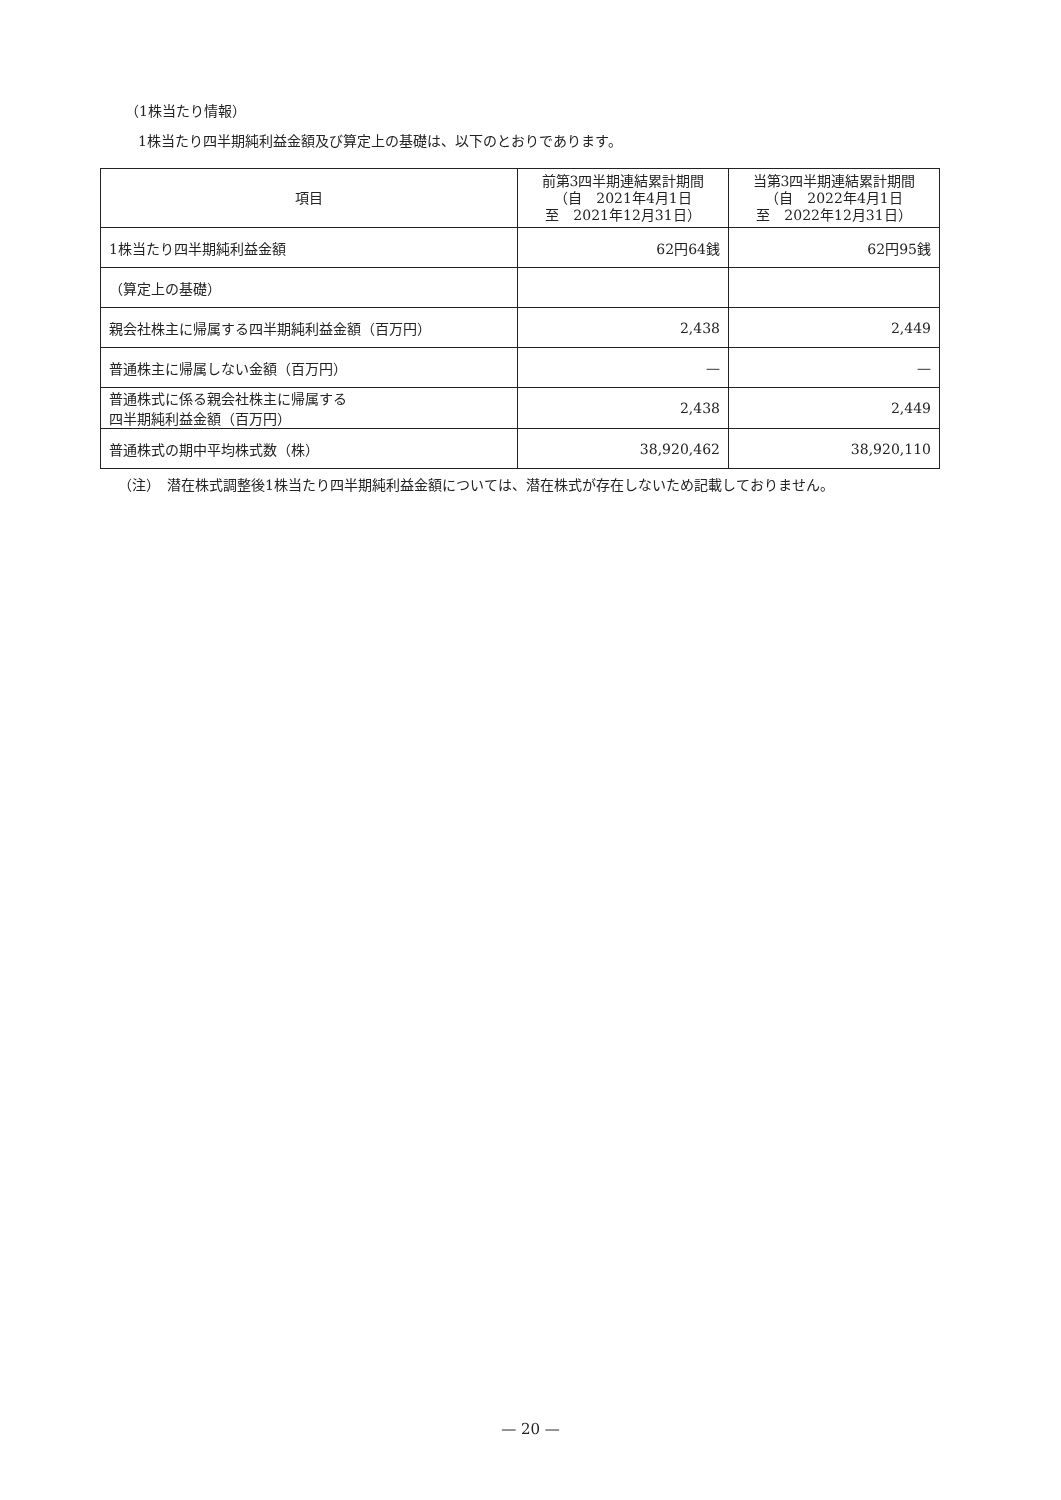（1株当たり情報）
1株当たり四半期純利益金額及び算定上の基礎は、以下のとおりであります。
| 項目 | 前第3四半期連結累計期間 （自 2021年4月1日 至 2021年12月31日） | 当第3四半期連結累計期間 （自 2022年4月1日 至 2022年12月31日） |
| --- | --- | --- |
| 1株当たり四半期純利益金額 | 62円64銭 | 62円95銭 |
| （算定上の基礎） | | |
| 親会社株主に帰属する四半期純利益金額（百万円） | 2,438 | 2,449 |
| 普通株主に帰属しない金額（百万円） | — | — |
| 普通株式に係る親会社株主に帰属する 四半期純利益金額（百万円） | 2,438 | 2,449 |
| 普通株式の期中平均株式数（株） | 38,920,462 | 38,920,110 |
（注）　潜在株式調整後1株当たり四半期純利益金額については、潜在株式が存在しないため記載しておりません。
— 20 —